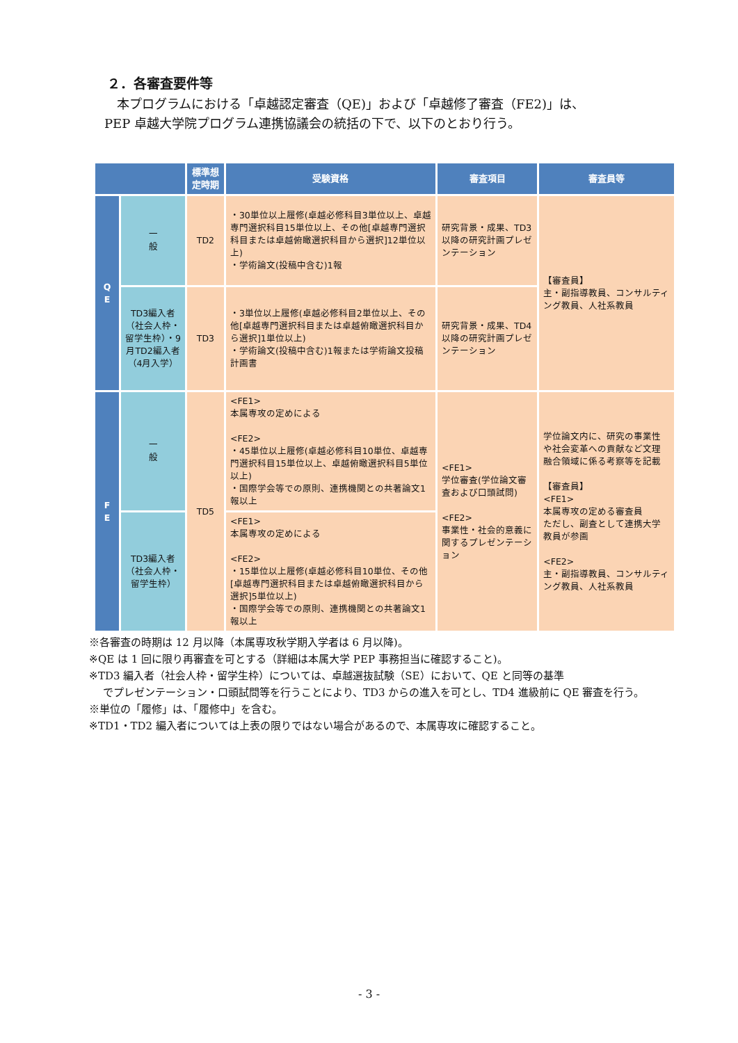２．各審査要件等
　本プログラムにおける「卓越認定審査（QE)」および「卓越修了審査（FE2)」は、
PEP 卓越大学院プログラム連携協議会の統括の下で、以下のとおり行う。
| | | 標準想定時期 | 受験資格 | 審査項目 | 審査員等 |
| --- | --- | --- | --- | --- | --- |
| Q E | 一 般 | TD2 | ・30単位以上履修(卓越必修科目3単位以上、卓越専門選択科目15単位以上、その他[卓越専門選択科目または卓越俯瞰選択科目から選択]12単位以上) ・学術論文(投稿中含む)1報 | 研究背景・成果、TD3以降の研究計画プレゼンテーション | 【審査員】 主・副指導教員、コンサルティング教員、人社系教員 |
| | TD3編入者（社会人枠・留学生枠）・9月TD2編入者（4月入学） | TD3 | ・3単位以上履修(卓越必修科目2単位以上、その他[卓越専門選択科目または卓越俯瞰選択科目から選択]1単位以上) ・学術論文(投稿中含む)1報または学術論文投稿計画書 | 研究背景・成果、TD4以降の研究計画プレゼンテーション | |
| F E | 一 般 | TD5 | <FE1> 本属専攻の定めによる <FE2> ・45単位以上履修(卓越必修科目10単位、卓越専門選択科目15単位以上、卓越俯瞰選択科目5単位以上) ・国際学会等での原則、連携機関との共著論文1報以上 | <FE1> 学位審査(学位論文審査および口頭試問) <FE2> 事業性・社会的意義に関するプレゼンテーション | 学位論文内に、研究の事業性や社会変革への貢献など文理融合領域に係る考察等を記載 【審査員】 <FE1> 本属専攻の定める審査員 ただし、副査として連携大学教員が参画 <FE2> 主・副指導教員、コンサルティング教員、人社系教員 |
| | TD3編入者（社会人枠・留学生枠） | | <FE1> 本属専攻の定めによる <FE2> ・15単位以上履修(卓越必修科目10単位、その他[卓越専門選択科目または卓越俯瞰選択科目から選択]5単位以上) ・国際学会等での原則、連携機関との共著論文1報以上 | | |
※各審査の時期は 12 月以降（本属専攻秋学期入学者は 6 月以降)。
※QE は 1 回に限り再審査を可とする（詳細は本属大学 PEP 事務担当に確認すること)。
※TD3 編入者（社会人枠・留学生枠）については、卓越選抜試験（SE）において、QE と同等の基準
でプレゼンテーション・口頭試問等を行うことにより、TD3 からの進入を可とし、TD4 進級前に QE 審査を行う。
※単位の「履修」は、「履修中」を含む。
※TD1・TD2 編入者については上表の限りではない場合があるので、本属専攻に確認すること。
- 3 -